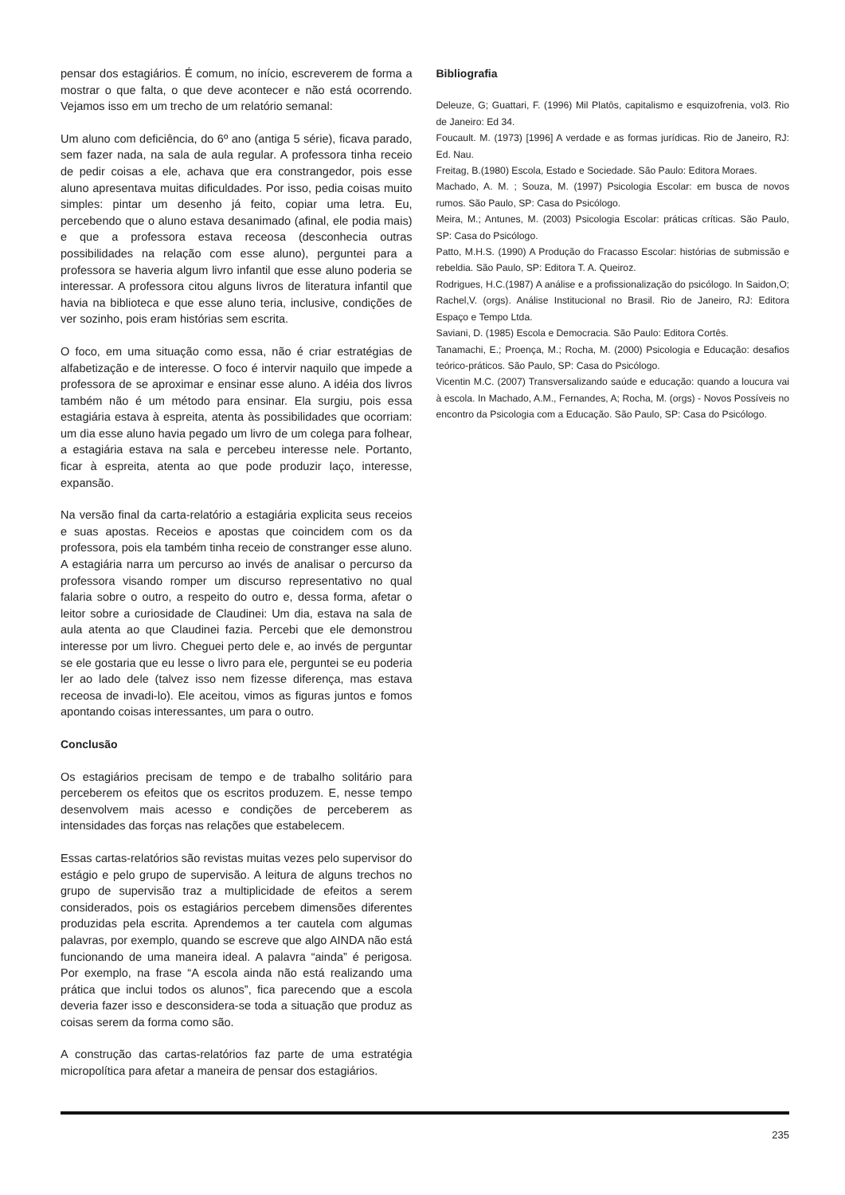pensar dos estagiários. É comum, no início, escreverem de forma a mostrar o que falta, o que deve acontecer e não está ocorrendo. Vejamos isso em um trecho de um relatório semanal:
Um aluno com deficiência, do 6º ano (antiga 5 série), ficava parado, sem fazer nada, na sala de aula regular. A professora tinha receio de pedir coisas a ele, achava que era constrangedor, pois esse aluno apresentava muitas dificuldades. Por isso, pedia coisas muito simples: pintar um desenho já feito, copiar uma letra. Eu, percebendo que o aluno estava desanimado (afinal, ele podia mais) e que a professora estava receosa (desconhecia outras possibilidades na relação com esse aluno), perguntei para a professora se haveria algum livro infantil que esse aluno poderia se interessar. A professora citou alguns livros de literatura infantil que havia na biblioteca e que esse aluno teria, inclusive, condições de ver sozinho, pois eram histórias sem escrita.
O foco, em uma situação como essa, não é criar estratégias de alfabetização e de interesse. O foco é intervir naquilo que impede a professora de se aproximar e ensinar esse aluno. A idéia dos livros também não é um método para ensinar. Ela surgiu, pois essa estagiária estava à espreita, atenta às possibilidades que ocorriam: um dia esse aluno havia pegado um livro de um colega para folhear, a estagiária estava na sala e percebeu interesse nele. Portanto, ficar à espreita, atenta ao que pode produzir laço, interesse, expansão.
Na versão final da carta-relatório a estagiária explicita seus receios e suas apostas. Receios e apostas que coincidem com os da professora, pois ela também tinha receio de constranger esse aluno. A estagiária narra um percurso ao invés de analisar o percurso da professora visando romper um discurso representativo no qual falaria sobre o outro, a respeito do outro e, dessa forma, afetar o leitor sobre a curiosidade de Claudinei: Um dia, estava na sala de aula atenta ao que Claudinei fazia. Percebi que ele demonstrou interesse por um livro. Cheguei perto dele e, ao invés de perguntar se ele gostaria que eu lesse o livro para ele, perguntei se eu poderia ler ao lado dele (talvez isso nem fizesse diferença, mas estava receosa de invadi-lo). Ele aceitou, vimos as figuras juntos e fomos apontando coisas interessantes, um para o outro.
Conclusão
Os estagiários precisam de tempo e de trabalho solitário para perceberem os efeitos que os escritos produzem. E, nesse tempo desenvolvem mais acesso e condições de perceberem as intensidades das forças nas relações que estabelecem.
Essas cartas-relatórios são revistas muitas vezes pelo supervisor do estágio e pelo grupo de supervisão. A leitura de alguns trechos no grupo de supervisão traz a multiplicidade de efeitos a serem considerados, pois os estagiários percebem dimensões diferentes produzidas pela escrita. Aprendemos a ter cautela com algumas palavras, por exemplo, quando se escreve que algo AINDA não está funcionando de uma maneira ideal. A palavra “ainda” é perigosa. Por exemplo, na frase “A escola ainda não está realizando uma prática que inclui todos os alunos”, fica parecendo que a escola deveria fazer isso e desconsidera-se toda a situação que produz as coisas serem da forma como são.
A construção das cartas-relatórios faz parte de uma estratégia micropolítica para afetar a maneira de pensar dos estagiários.
Bibliografia
Deleuze, G; Guattari, F. (1996) Mil Platôs, capitalismo e esquizofrenia, vol3. Rio de Janeiro: Ed 34.
Foucault. M. (1973) [1996] A verdade e as formas jurídicas. Rio de Janeiro, RJ: Ed. Nau.
Freitag, B.(1980) Escola, Estado e Sociedade. São Paulo: Editora Moraes.
Machado, A. M. ; Souza, M. (1997) Psicologia Escolar: em busca de novos rumos. São Paulo, SP: Casa do Psicólogo.
Meira, M.; Antunes, M. (2003) Psicologia Escolar: práticas críticas. São Paulo, SP: Casa do Psicólogo.
Patto, M.H.S. (1990) A Produção do Fracasso Escolar: histórias de submissão e rebeldia. São Paulo, SP: Editora T. A. Queiroz.
Rodrigues, H.C.(1987) A análise e a profissionalização do psicólogo. In Saidon,O; Rachel,V. (orgs). Análise Institucional no Brasil. Rio de Janeiro, RJ: Editora Espaço e Tempo Ltda.
Saviani, D. (1985) Escola e Democracia. São Paulo: Editora Cortês.
Tanamachi, E.; Proença, M.; Rocha, M. (2000) Psicologia e Educação: desafios teórico-práticos. São Paulo, SP: Casa do Psicólogo.
Vicentin M.C. (2007) Transversalizando saúde e educação: quando a loucura vai à escola. In Machado, A.M., Fernandes, A; Rocha, M. (orgs) - Novos Possíveis no encontro da Psicologia com a Educação. São Paulo, SP: Casa do Psicólogo.
235